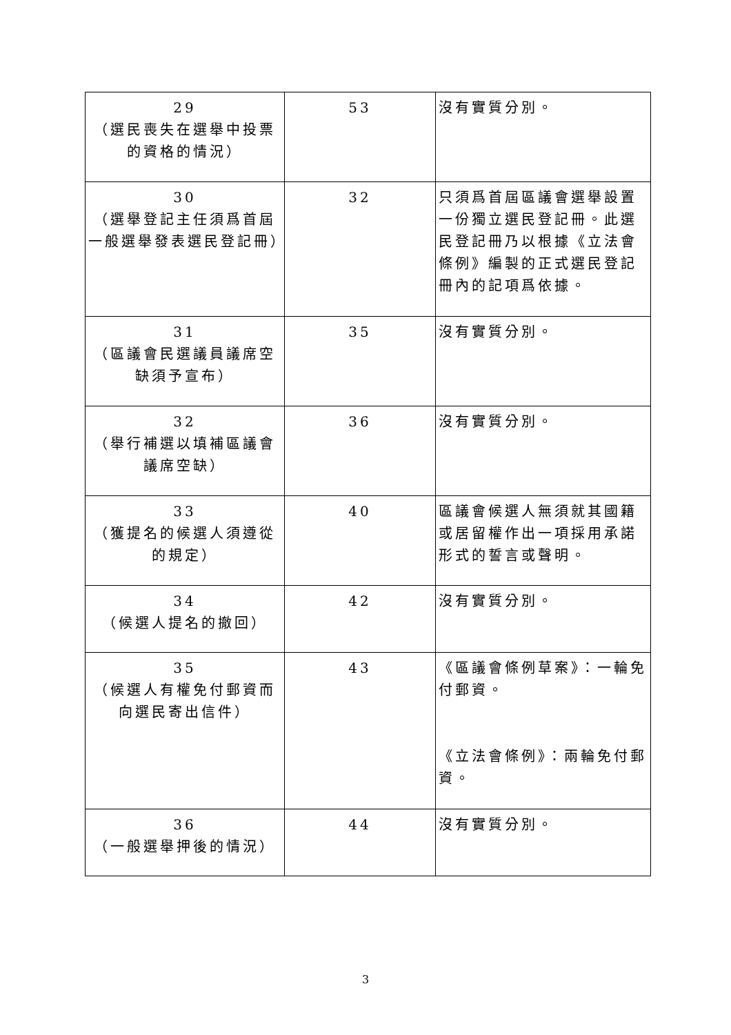| 29 （選民喪失在選舉中投票的資格的情況） | 53 | 沒有實質分別。 |
| 30 （選舉登記主任須爲首屆一般選舉發表選民登記冊） | 32 | 只須爲首屆區議會選舉設置一份獨立選民登記冊。此選民登記冊乃以根據《立法會條例》編製的正式選民登記冊內的記項爲依據。 |
| 31 （區議會民選議員議席空缺須予宣布） | 35 | 沒有實質分別。 |
| 32 （舉行補選以填補區議會議席空缺） | 36 | 沒有實質分別。 |
| 33 （獲提名的候選人須遵從的規定） | 40 | 區議會候選人無須就其國籍或居留權作出一項採用承諾形式的誓言或聲明。 |
| 34 （候選人提名的撤回） | 42 | 沒有實質分別。 |
| 35 （候選人有權免付郵資而向選民寄出信件） | 43 | 《區議會條例草案》：一輪免付郵資。 《立法會條例》：兩輪免付郵資。 |
| 36 （一般選舉押後的情況） | 44 | 沒有實質分別。 |
3